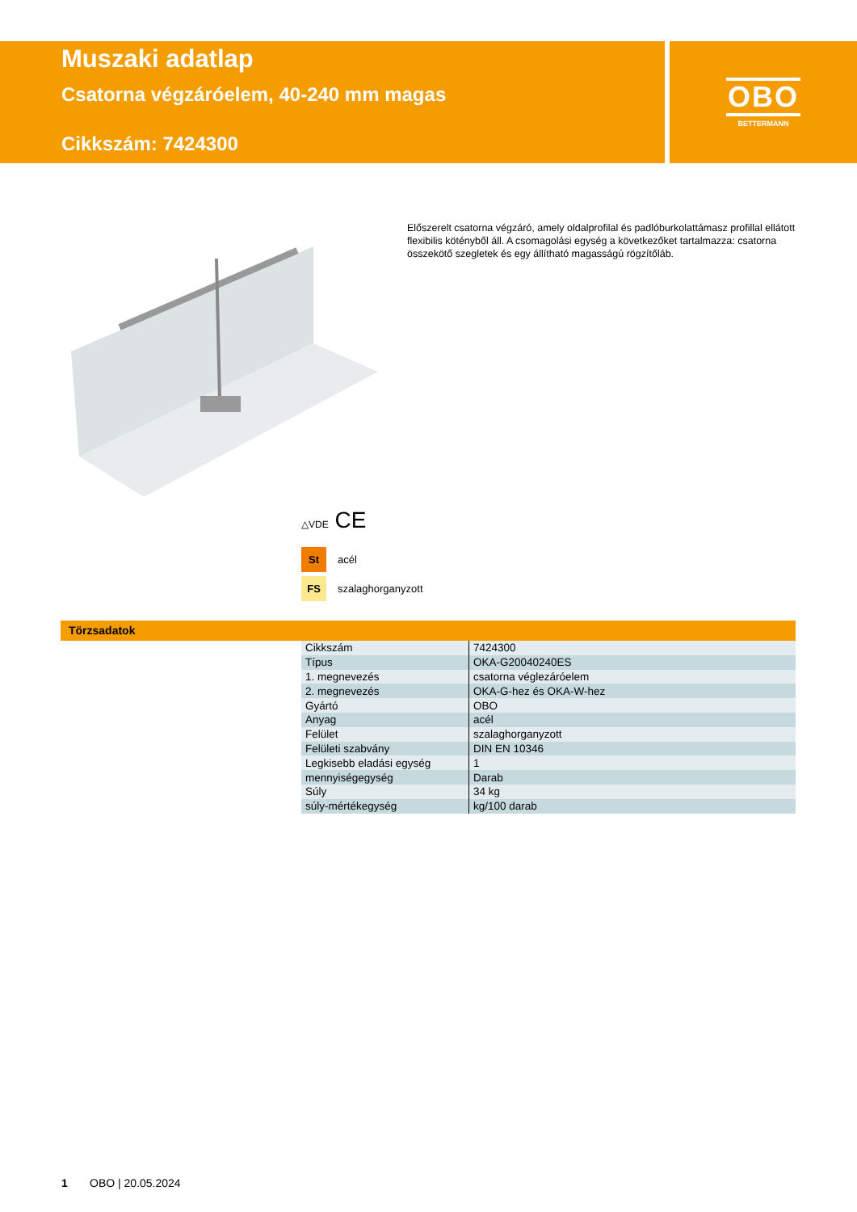Muszaki adatlap
Csatorna végzáróelem, 40-240 mm magas
Cikkszám: 7424300
OBO
BETTERMANN
Előszerelt csatorna végzáró, amely oldalprofilal és padlóburkolattámasz profillal ellátott flexibilis kötényből áll. A csomagolási egység a következőket tartalmazza: csatorna összekötő szegletek és egy állítható magasságú rögzítőláb.
△VDE CE
St acél
FS szalaghorganyzott
Törzsadatok
| Cikkszám | 7424300 |
| Típus | OKA-G20040240ES |
| 1. megnevezés | csatorna véglezáróelem |
| 2. megnevezés | OKA-G-hez és OKA-W-hez |
| Gyártó | OBO |
| Anyag | acél |
| Felület | szalaghorganyzott |
| Felületi szabvány | DIN EN 10346 |
| Legkisebb eladási egység | 1 |
| mennyiségegység | Darab |
| Súly | 34 kg |
| súly-mértékegység | kg/100 darab |
1 OBO | 20.05.2024